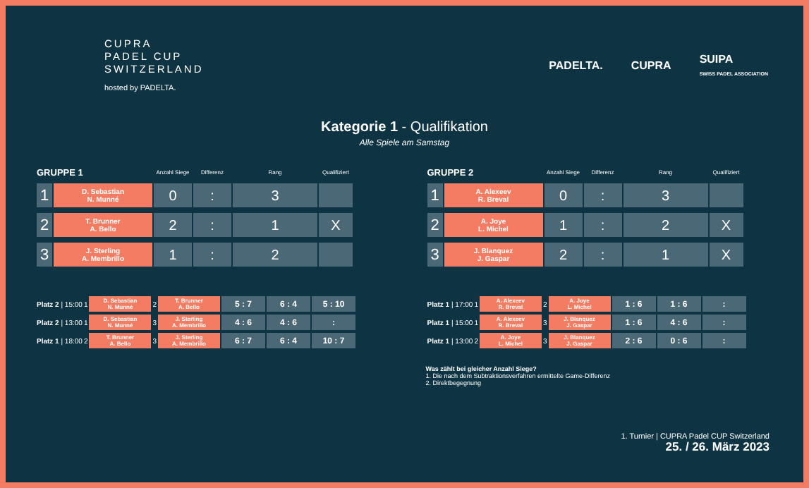CUPRA
PADEL CUP
SWITZERLAND
hosted by PADELTA.
PADELTA. CUPRA SUIPA
SWISS PADEL ASSOCIATION
Kategorie 1 - Qualifikation
Alle Spiele am Samstag
| GRUPPE 1 | | Anzahl Siege | Differenz | Rang | Qualifiziert |
| --- | --- | --- | --- | --- | --- |
| 1 | D. Sebastian N. Munné | 0 | : | 3 | |
| 2 | T. Brunner A. Bello | 2 | : | 1 | X |
| 3 | J. Sterling A. Membrillo | 1 | : | 2 | |
| Platz 2 / 15:00 | 1 | D. Sebastian N. Munné | 2 | T. Brunner A. Bello | 5 : 7 | 6 : 4 | 5 : 10 |
| Platz 2 / 13:00 | 1 | D. Sebastian N. Munné | 3 | J. Sterling A. Membrillo | 4 : 6 | 4 : 6 | : |
| Platz 1 / 18:00 | 2 | T. Brunner A. Bello | 3 | J. Sterling A. Membrillo | 6 : 7 | 6 : 4 | 10 : 7 |
| GRUPPE 2 | | Anzahl Siege | Differenz | Rang | Qualifiziert |
| --- | --- | --- | --- | --- | --- |
| 1 | A. Alexeev R. Breval | 0 | : | 3 | |
| 2 | A. Joye L. Michel | 1 | : | 2 | X |
| 3 | J. Blanquez J. Gaspar | 2 | : | 1 | X |
| Platz 1 / 17:00 | 1 | A. Alexeev R. Breval | 2 | A. Joye L. Michel | 1 : 6 | 1 : 6 | : |
| Platz 1 / 15:00 | 1 | A. Alexeev R. Breval | 3 | J. Blanquez J. Gaspar | 1 : 6 | 4 : 6 | : |
| Platz 1 / 13:00 | 2 | A. Joye L. Michel | 3 | J. Blanquez J. Gaspar | 2 : 6 | 0 : 6 | : |
Was zählt bei gleicher Anzahl Siege?
1. Die nach dem Subtraktionsverfahren ermittelte Game-Differenz
2. Direktbegegnung
1. Turnier | CUPRA Padel CUP Switzerland
25. / 26. März 2023